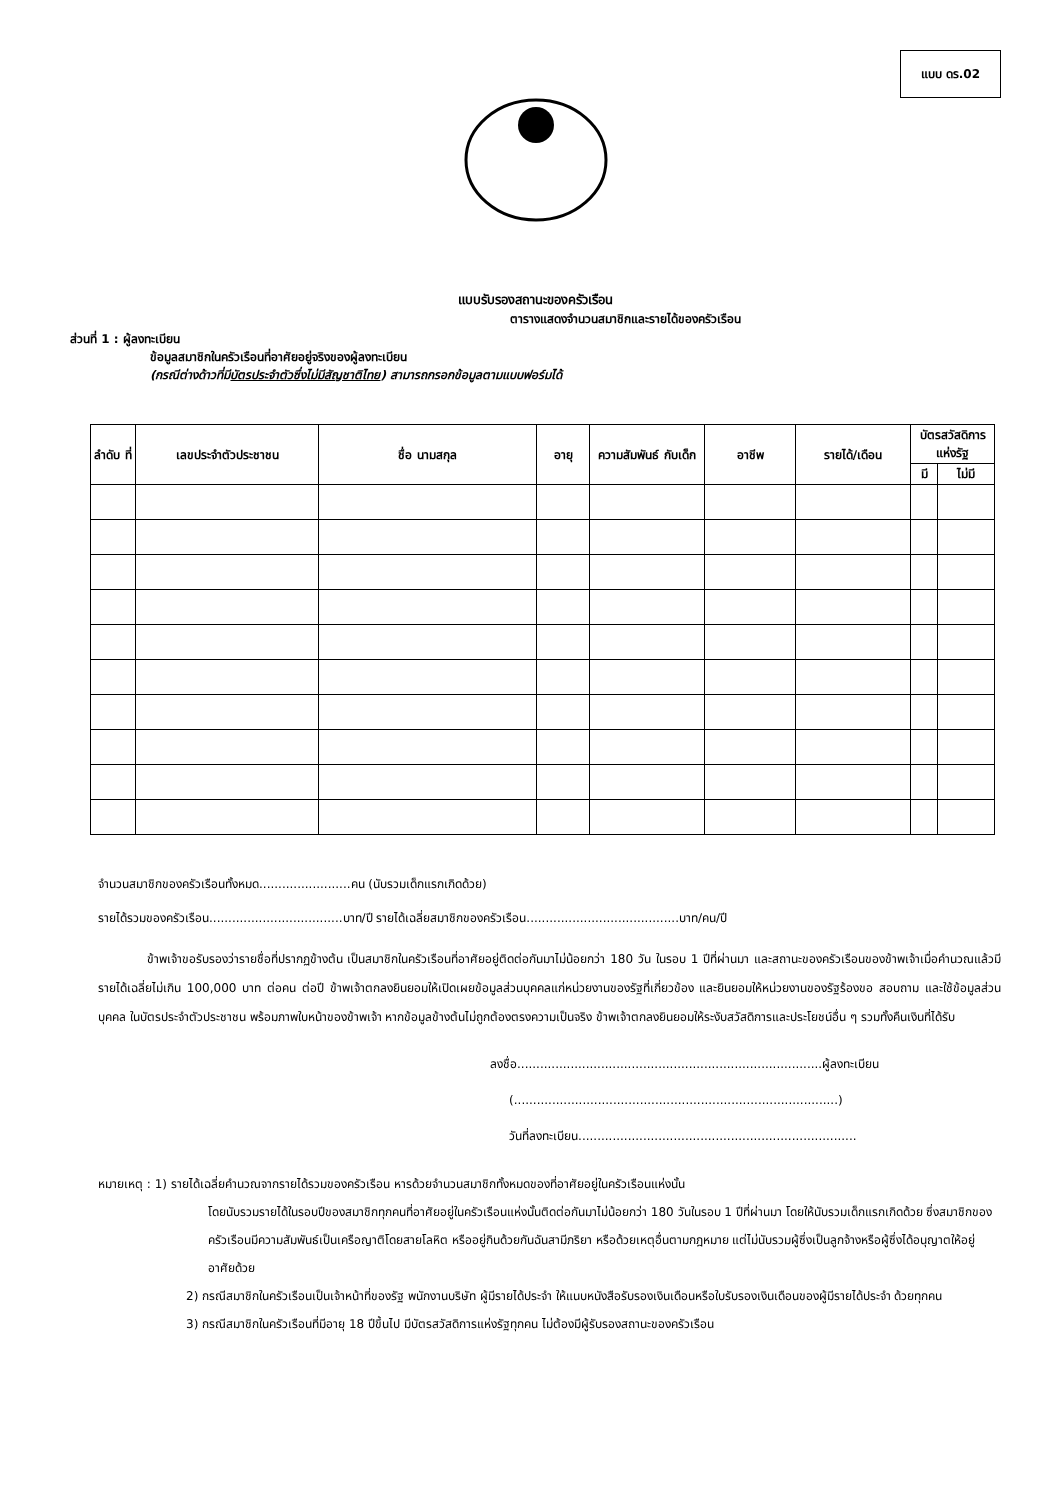แบบ ดร.02
แบบรับรองสถานะของครัวเรือน
ตารางแสดงจำนวนสมาชิกและรายได้ของครัวเรือน
ส่วนที่ 1 : ผู้ลงทะเบียน
ข้อมูลสมาชิกในครัวเรือนที่อาศัยอยู่จริงของผู้ลงทะเบียน
(กรณีต่างด้าวที่มีบัตรประจำตัวซึ่งไม่มีสัญชาติไทย) สามารถกรอกข้อมูลตามแบบฟอร์มได้
| ลำดับ ที่ | เลขประจำตัวประชาชน | ชื่อ นามสกุล | อายุ | ความสัมพันธ์ กับเด็ก | อาชีพ | รายได้/เดือน | บัตรสวัสดิการ แห่งรัฐ | |
| --- | --- | --- | --- | --- | --- | --- | --- | --- |
| | | | | | | | มี | ไม่มี |
จำนวนสมาชิกของครัวเรือนทั้งหมด........................คน (นับรวมเด็กแรกเกิดด้วย)
รายได้รวมของครัวเรือน...................................บาท/ปี รายได้เฉลี่ยสมาชิกของครัวเรือน........................................บาท/คน/ปี
ข้าพเจ้าขอรับรองว่ารายชื่อที่ปรากฏข้างต้น เป็นสมาชิกในครัวเรือนที่อาศัยอยู่ติดต่อกันมาไม่น้อยกว่า 180 วัน ในรอบ 1 ปีที่ผ่านมา และสถานะของครัวเรือนของข้าพเจ้าเมื่อคำนวณแล้วมีรายได้เฉลี่ยไม่เกิน 100,000 บาท ต่อคน ต่อปี ข้าพเจ้าตกลงยินยอมให้เปิดเผยข้อมูลส่วนบุคคลแก่หน่วยงานของรัฐที่เกี่ยวข้อง และยินยอมให้หน่วยงานของรัฐร้องขอ สอบถาม และใช้ข้อมูลส่วนบุคคล ในบัตรประจำตัวประชาชน พร้อมภาพใบหน้าของข้าพเจ้า หากข้อมูลข้างต้นไม่ถูกต้องตรงความเป็นจริง ข้าพเจ้าตกลงยินยอมให้ระงับสวัสดิการและประโยชน์อื่น ๆ รวมทั้งคืนเงินที่ได้รับ
ลงชื่อ................................................................................ผู้ลงทะเบียน
(.....................................................................................)
วันที่ลงทะเบียน.........................................................................
หมายเหตุ : 1) รายได้เฉลี่ยคำนวณจากรายได้รวมของครัวเรือน หารด้วยจำนวนสมาชิกทั้งหมดของที่อาศัยอยู่ในครัวเรือนแห่งนั้น
โดยนับรวมรายได้ในรอบปีของสมาชิกทุกคนที่อาศัยอยู่ในครัวเรือนแห่งนั้นติดต่อกันมาไม่น้อยกว่า 180 วันในรอบ 1 ปีที่ผ่านมา โดยให้นับรวมเด็กแรกเกิดด้วย ซึ่งสมาชิกของครัวเรือนมีความสัมพันธ์เป็นเครือญาติโดยสายโลหิต หรืออยู่กินด้วยกันฉันสามีภริยา หรือด้วยเหตุอื่นตามกฎหมาย แต่ไม่นับรวมผู้ซึ่งเป็นลูกจ้างหรือผู้ซึ่งได้อนุญาตให้อยู่อาศัยด้วย
2) กรณีสมาชิกในครัวเรือนเป็นเจ้าหน้าที่ของรัฐ พนักงานบริษัท ผู้มีรายได้ประจำ ให้แนบหนังสือรับรองเงินเดือนหรือใบรับรองเงินเดือนของผู้มีรายได้ประจำ ด้วยทุกคน
3) กรณีสมาชิกในครัวเรือนที่มีอายุ 18 ปีขึ้นไป มีบัตรสวัสดิการแห่งรัฐทุกคน ไม่ต้องมีผู้รับรองสถานะของครัวเรือน